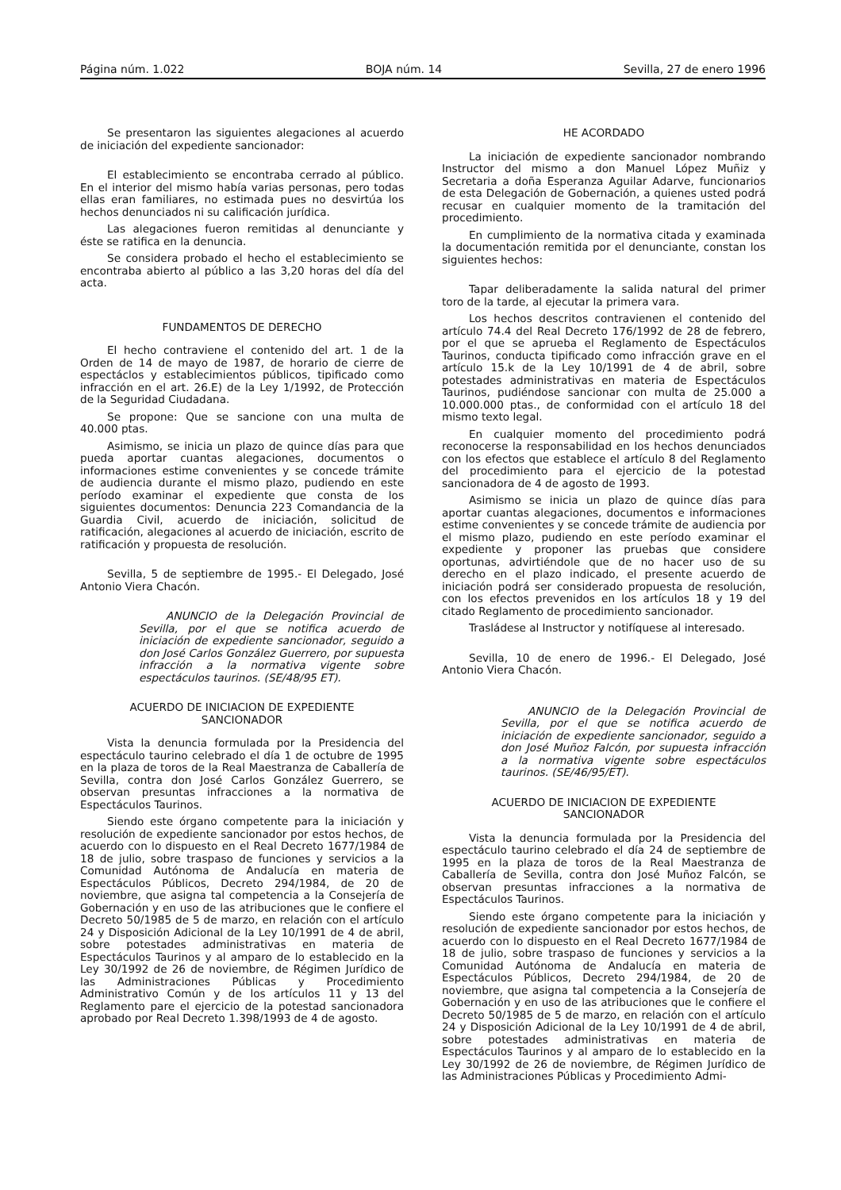Página núm. 1.022 BOJA núm. 14 Sevilla, 27 de enero 1996
Se presentaron las siguientes alegaciones al acuerdo de iniciación del expediente sancionador:
El establecimiento se encontraba cerrado al público. En el interior del mismo había varias personas, pero todas ellas eran familiares, no estimada pues no desvirtúa los hechos denunciados ni su calificación jurídica.
Las alegaciones fueron remitidas al denunciante y éste se ratifica en la denuncia.
Se considera probado el hecho el establecimiento se encontraba abierto al público a las 3,20 horas del día del acta.
FUNDAMENTOS DE DERECHO
El hecho contraviene el contenido del art. 1 de la Orden de 14 de mayo de 1987, de horario de cierre de espectáclos y establecimientos públicos, tipificado como infracción en el art. 26.E) de la Ley 1/1992, de Protección de la Seguridad Ciudadana.
Se propone: Que se sancione con una multa de 40.000 ptas.
Asimismo, se inicia un plazo de quince días para que pueda aportar cuantas alegaciones, documentos o informaciones estime convenientes y se concede trámite de audiencia durante el mismo plazo, pudiendo en este período examinar el expediente que consta de los siguientes documentos: Denuncia 223 Comandancia de la Guardia Civil, acuerdo de iniciación, solicitud de ratificación, alegaciones al acuerdo de iniciación, escrito de ratificación y propuesta de resolución.
Sevilla, 5 de septiembre de 1995.- El Delegado, José Antonio Viera Chacón.
ANUNCIO de la Delegación Provincial de Sevilla, por el que se notifica acuerdo de iniciación de expediente sancionador, seguido a don José Carlos González Guerrero, por supuesta infracción a la normativa vigente sobre espectáculos taurinos. (SE/48/95 ET).
ACUERDO DE INICIACION DE EXPEDIENTE
SANCIONADOR
Vista la denuncia formulada por la Presidencia del espectáculo taurino celebrado el día 1 de octubre de 1995 en la plaza de toros de la Real Maestranza de Caballería de Sevilla, contra don José Carlos González Guerrero, se observan presuntas infracciones a la normativa de Espectáculos Taurinos.
Siendo este órgano competente para la iniciación y resolución de expediente sancionador por estos hechos, de acuerdo con lo dispuesto en el Real Decreto 1677/1984 de 18 de julio, sobre traspaso de funciones y servicios a la Comunidad Autónoma de Andalucía en materia de Espectáculos Públicos, Decreto 294/1984, de 20 de noviembre, que asigna tal competencia a la Consejería de Gobernación y en uso de las atribuciones que le confiere el Decreto 50/1985 de 5 de marzo, en relación con el artículo 24 y Disposición Adicional de la Ley 10/1991 de 4 de abril, sobre potestades administrativas en materia de Espectáculos Taurinos y al amparo de lo establecido en la Ley 30/1992 de 26 de noviembre, de Régimen Jurídico de las Administraciones Públicas y Procedimiento Administrativo Común y de los artículos 11 y 13 del Reglamento pare el ejercicio de la potestad sancionadora aprobado por Real Decreto 1.398/1993 de 4 de agosto.
HE ACORDADO
La iniciación de expediente sancionador nombrando Instructor del mismo a don Manuel López Muñiz y Secretaria a doña Esperanza Aguilar Adarve, funcionarios de esta Delegación de Gobernación, a quienes usted podrá recusar en cualquier momento de la tramitación del procedimiento.
En cumplimiento de la normativa citada y examinada la documentación remitida por el denunciante, constan los siguientes hechos:
Tapar deliberadamente la salida natural del primer toro de la tarde, al ejecutar la primera vara.
Los hechos descritos contravienen el contenido del artículo 74.4 del Real Decreto 176/1992 de 28 de febrero, por el que se aprueba el Reglamento de Espectáculos Taurinos, conducta tipificado como infracción grave en el artículo 15.k de la Ley 10/1991 de 4 de abril, sobre potestades administrativas en materia de Espectáculos Taurinos, pudiéndose sancionar con multa de 25.000 a 10.000.000 ptas., de conformidad con el artículo 18 del mismo texto legal.
En cualquier momento del procedimiento podrá reconocerse la responsabilidad en los hechos denunciados con los efectos que establece el artículo 8 del Reglamento del procedimiento para el ejercicio de la potestad sancionadora de 4 de agosto de 1993.
Asimismo se inicia un plazo de quince días para aportar cuantas alegaciones, documentos e informaciones estime convenientes y se concede trámite de audiencia por el mismo plazo, pudiendo en este período examinar el expediente y proponer las pruebas que considere oportunas, advirtiéndole que de no hacer uso de su derecho en el plazo indicado, el presente acuerdo de iniciación podrá ser considerado propuesta de resolución, con los efectos prevenidos en los artículos 18 y 19 del citado Reglamento de procedimiento sancionador.
Trasládese al Instructor y notifíquese al interesado.
Sevilla, 10 de enero de 1996.- El Delegado, José Antonio Viera Chacón.
ANUNCIO de la Delegación Provincial de Sevilla, por el que se notifica acuerdo de iniciación de expediente sancionador, seguido a don José Muñoz Falcón, por supuesta infracción a la normativa vigente sobre espectáculos taurinos. (SE/46/95/ET).
ACUERDO DE INICIACION DE EXPEDIENTE
SANCIONADOR
Vista la denuncia formulada por la Presidencia del espectáculo taurino celebrado el día 24 de septiembre de 1995 en la plaza de toros de la Real Maestranza de Caballería de Sevilla, contra don José Muñoz Falcón, se observan presuntas infracciones a la normativa de Espectáculos Taurinos.
Siendo este órgano competente para la iniciación y resolución de expediente sancionador por estos hechos, de acuerdo con lo dispuesto en el Real Decreto 1677/1984 de 18 de julio, sobre traspaso de funciones y servicios a la Comunidad Autónoma de Andalucía en materia de Espectáculos Públicos, Decreto 294/1984, de 20 de noviembre, que asigna tal competencia a la Consejería de Gobernación y en uso de las atribuciones que le confiere el Decreto 50/1985 de 5 de marzo, en relación con el artículo 24 y Disposición Adicional de la Ley 10/1991 de 4 de abril, sobre potestades administrativas en materia de Espectáculos Taurinos y al amparo de lo establecido en la Ley 30/1992 de 26 de noviembre, de Régimen Jurídico de las Administraciones Públicas y Procedimiento Admi-